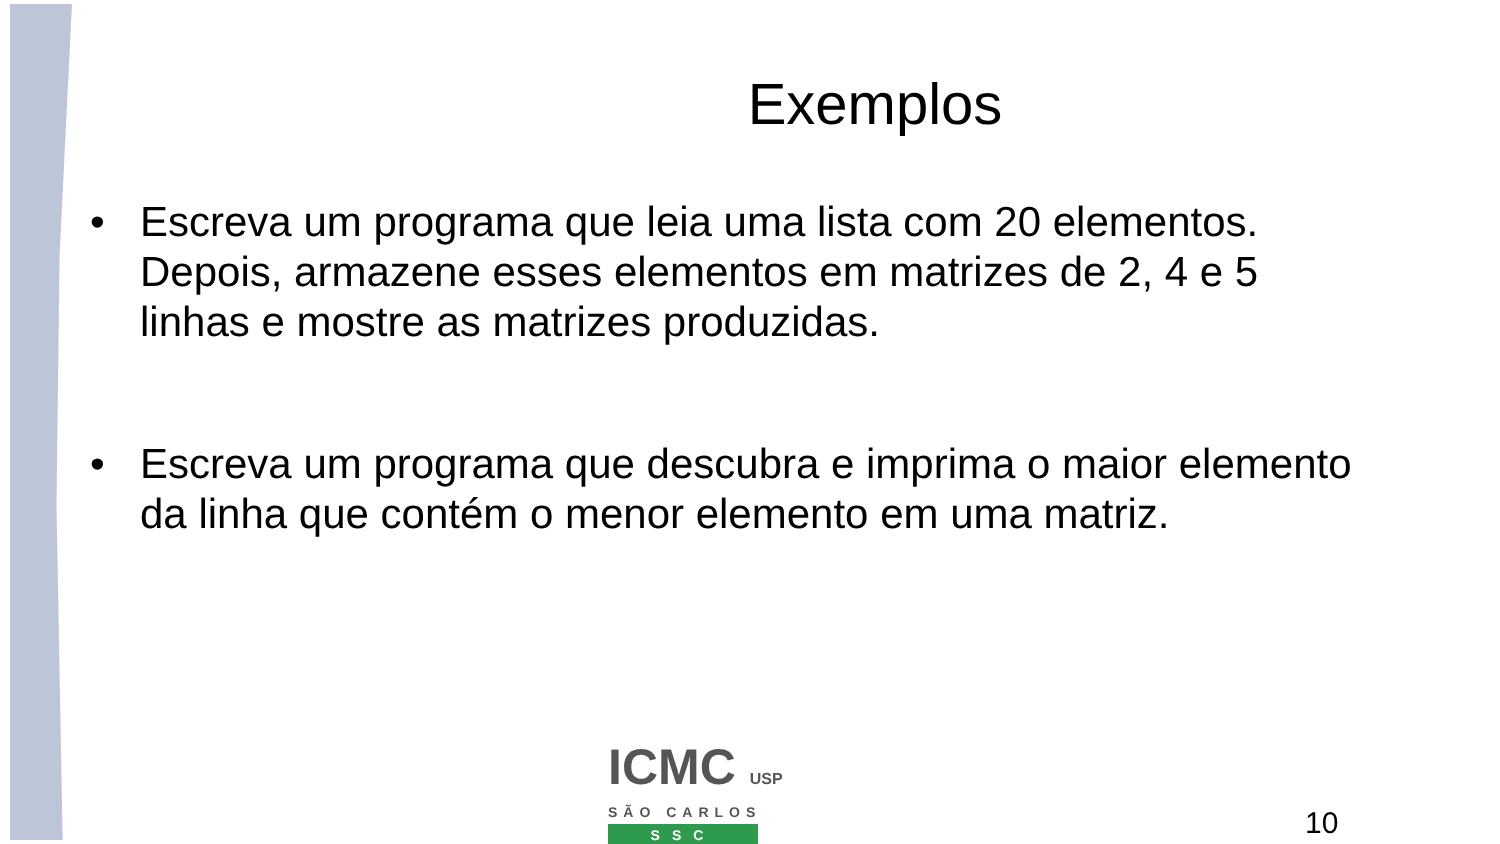Exemplos
• Escreva um programa que leia uma lista com 20 elementos. Depois, armazene esses elementos em matrizes de 2, 4 e 5 linhas e mostre as matrizes produzidas.
• Escreva um programa que descubra e imprima o maior elemento da linha que contém o menor elemento em uma matriz.
ICMC USP
SÃO CARLOS
SSC
10